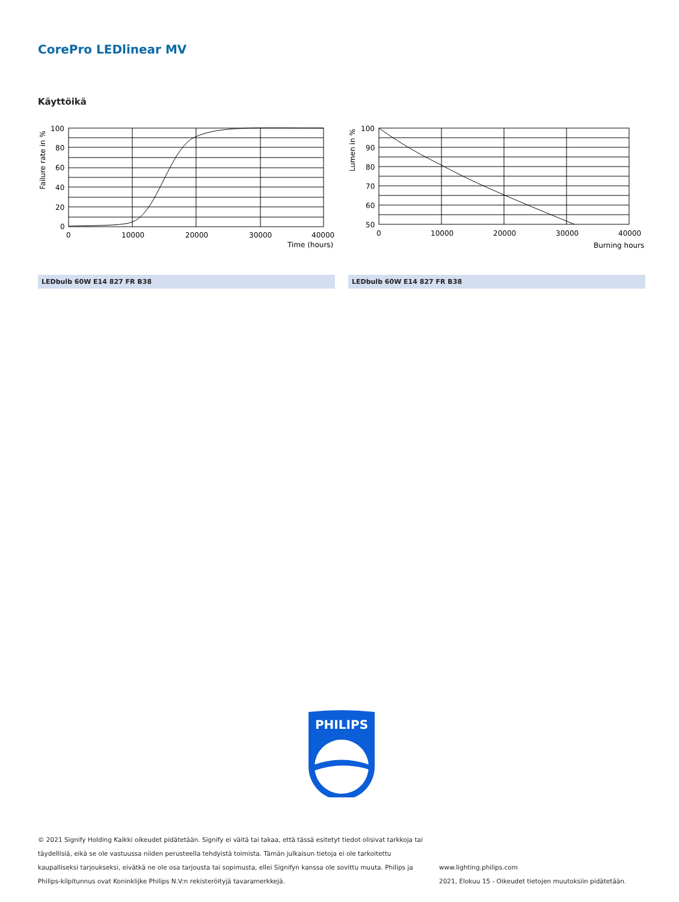CorePro LEDlinear MV
Käyttöikä
Failure rate in %
100
80
60
40
20
0
0
10000
20000
30000
40000
Time (hours)
Lumen in %
100
90
80
70
60
50
0
10000
20000
30000
40000
Burning hours
LEDbulb 60W E14 827 FR B38 LEDbulb 60W E14 827 FR B38
PHILIPS
© 2021 Signify Holding Kaikki oikeudet pidätetään. Signify ei väitä tai takaa, että tässä esitetyt tiedot olisivat tarkkoja tai täydellisiä, eikä se ole vastuussa niiden perusteella tehdyistä toimista. Tämän julkaisun tietoja ei ole tarkoitettu kaupalliseksi tarjoukseksi, eivätkä ne ole osa tarjousta tai sopimusta, ellei Signifyn kanssa ole sovittu muuta. Philips ja Philips-kilpitunnus ovat Koninklijke Philips N.V:n rekisteröityjä tavaramerkkejä.
www.lighting.philips.com
2021, Elokuu 15 - Oikeudet tietojen muutoksiin pidätetään.